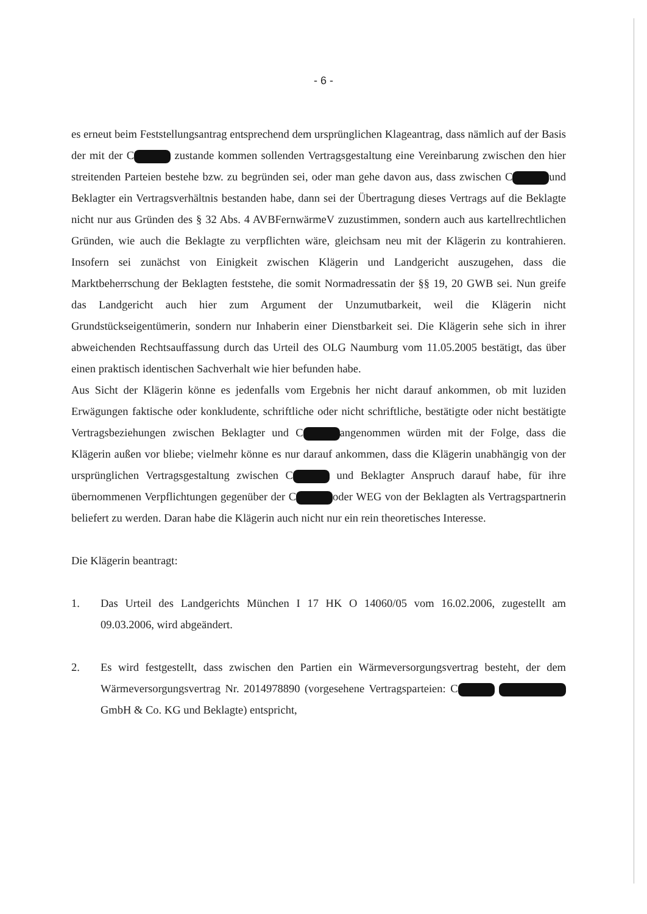- 6 -
es erneut beim Feststellungsantrag entsprechend dem ursprünglichen Klageantrag, dass nämlich auf der Basis der mit der C zustande kommen sollenden Vertragsgestaltung eine Vereinbarung zwischen den hier streitenden Parteien bestehe bzw. zu begründen sei, oder man gehe davon aus, dass zwischen C und Beklagter ein Vertragsverhältnis bestanden habe, dann sei der Übertragung dieses Vertrags auf die Beklagte nicht nur aus Gründen des § 32 Abs. 4 AVBFernwärmeV zuzustimmen, sondern auch aus kartellrechtlichen Gründen, wie auch die Beklagte zu verpflichten wäre, gleichsam neu mit der Klägerin zu kontrahieren. Insofern sei zunächst von Einigkeit zwischen Klägerin und Landgericht auszugehen, dass die Marktbeherrschung der Beklagten feststehe, die somit Normadressatin der §§ 19, 20 GWB sei. Nun greife das Landgericht auch hier zum Argument der Unzumutbarkeit, weil die Klägerin nicht Grundstückseigentümerin, sondern nur Inhaberin einer Dienstbarkeit sei. Die Klägerin sehe sich in ihrer abweichenden Rechtsauffassung durch das Urteil des OLG Naumburg vom 11.05.2005 bestätigt, das über einen praktisch identischen Sachverhalt wie hier befunden habe.
Aus Sicht der Klägerin könne es jedenfalls vom Ergebnis her nicht darauf ankommen, ob mit luziden Erwägungen faktische oder konkludente, schriftliche oder nicht schriftliche, bestätigte oder nicht bestätigte Vertragsbeziehungen zwischen Beklagter und C angenommen würden mit der Folge, dass die Klägerin außen vor bliebe; vielmehr könne es nur darauf ankommen, dass die Klägerin unabhängig von der ursprünglichen Vertragsgestaltung zwischen C und Beklagter Anspruch darauf habe, für ihre übernommenen Verpflichtungen gegenüber der C oder WEG von der Beklagten als Vertragspartnerin beliefert zu werden. Daran habe die Klägerin auch nicht nur ein rein theoretisches Interesse.
Die Klägerin beantragt:
1. Das Urteil des Landgerichts München I 17 HK O 14060/05 vom 16.02.2006, zugestellt am 09.03.2006, wird abgeändert.
2. Es wird festgestellt, dass zwischen den Partien ein Wärmeversorgungsvertrag besteht, der dem Wärmeversorgungsvertrag Nr. 2014978890 (vorgesehene Vertragsparteien: C GmbH & Co. KG und Beklagte) entspricht,